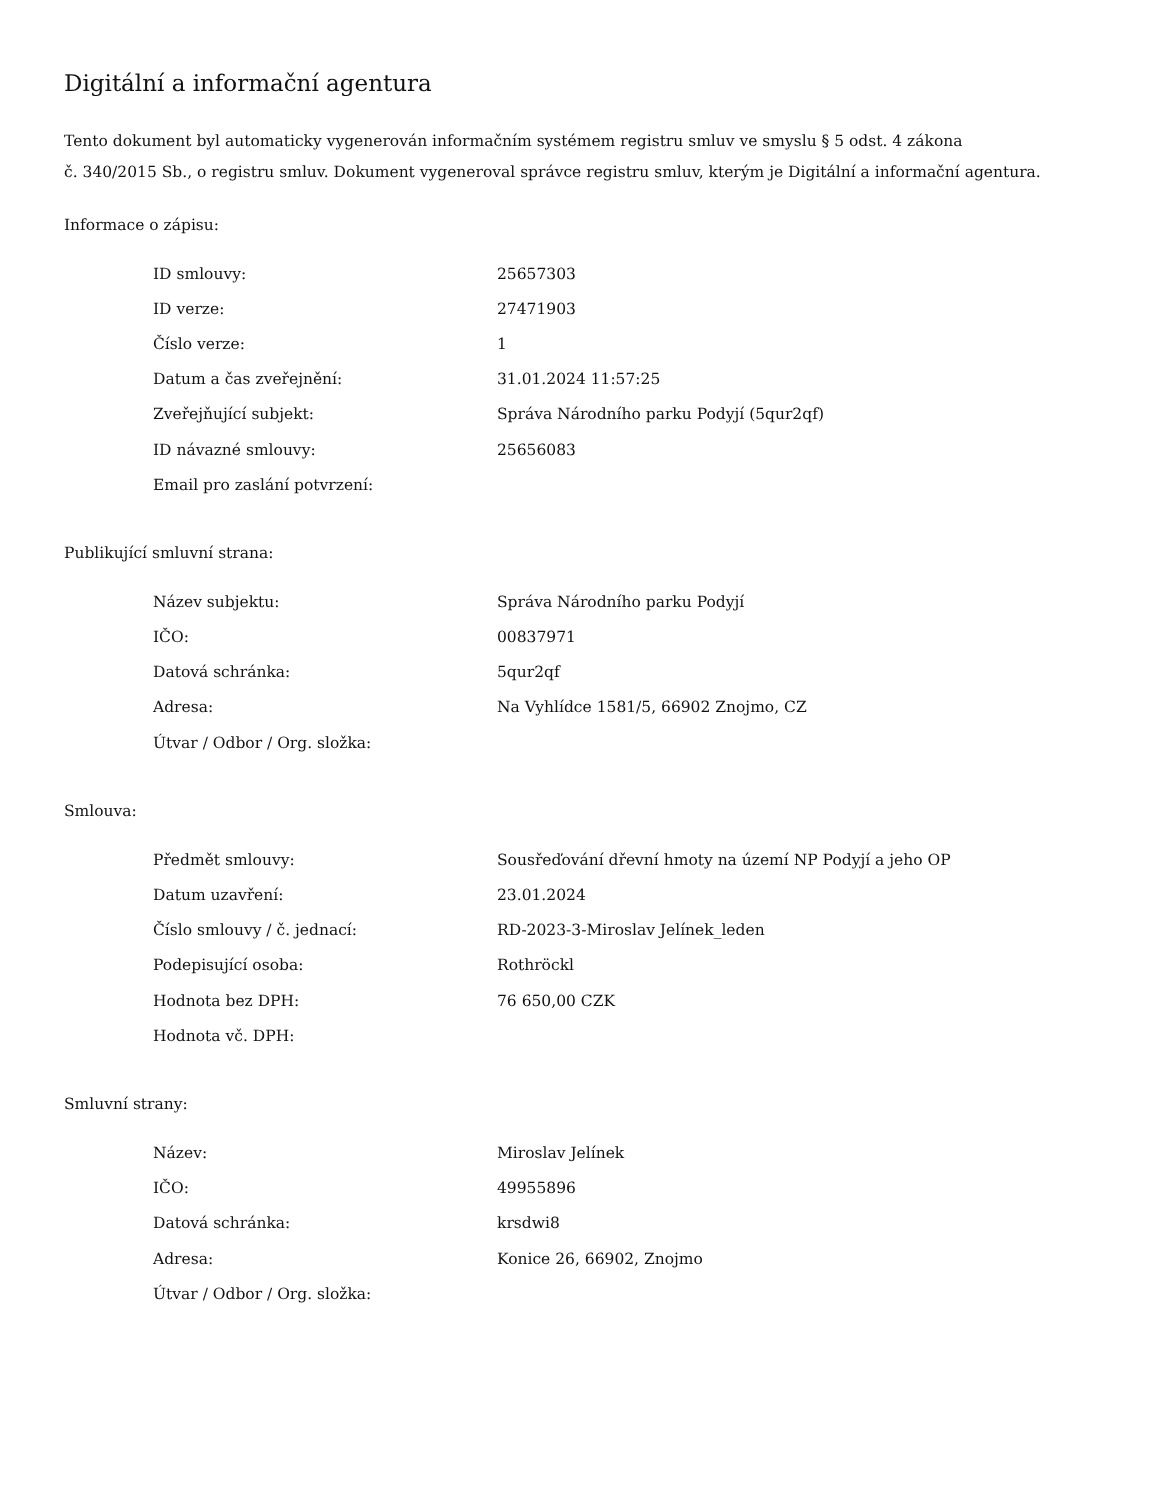Digitální a informační agentura
Tento dokument byl automaticky vygenerován informačním systémem registru smluv ve smyslu § 5 odst. 4 zákona
č. 340/2015 Sb., o registru smluv. Dokument vygeneroval správce registru smluv, kterým je Digitální a informační agentura.
Informace o zápisu:
| ID smlouvy: | 25657303 |
| ID verze: | 27471903 |
| Číslo verze: | 1 |
| Datum a čas zveřejnění: | 31.01.2024 11:57:25 |
| Zveřejňující subjekt: | Správa Národního parku Podyjí (5qur2qf) |
| ID návazné smlouvy: | 25656083 |
| Email pro zaslání potvrzení: | |
Publikující smluvní strana:
| Název subjektu: | Správa Národního parku Podyjí |
| IČO: | 00837971 |
| Datová schránka: | 5qur2qf |
| Adresa: | Na Vyhlídce 1581/5, 66902 Znojmo, CZ |
| Útvar / Odbor / Org. složka: | |
Smlouva:
| Předmět smlouvy: | Sousřeďování dřevní hmoty na území NP Podyjí a jeho OP |
| Datum uzavření: | 23.01.2024 |
| Číslo smlouvy / č. jednací: | RD-2023-3-Miroslav Jelínek_leden |
| Podepisující osoba: | Rothröckl |
| Hodnota bez DPH: | 76 650,00 CZK |
| Hodnota vč. DPH: | |
Smluvní strany:
| Název: | Miroslav Jelínek |
| IČO: | 49955896 |
| Datová schránka: | krsdwi8 |
| Adresa: | Konice 26, 66902, Znojmo |
| Útvar / Odbor / Org. složka: | |